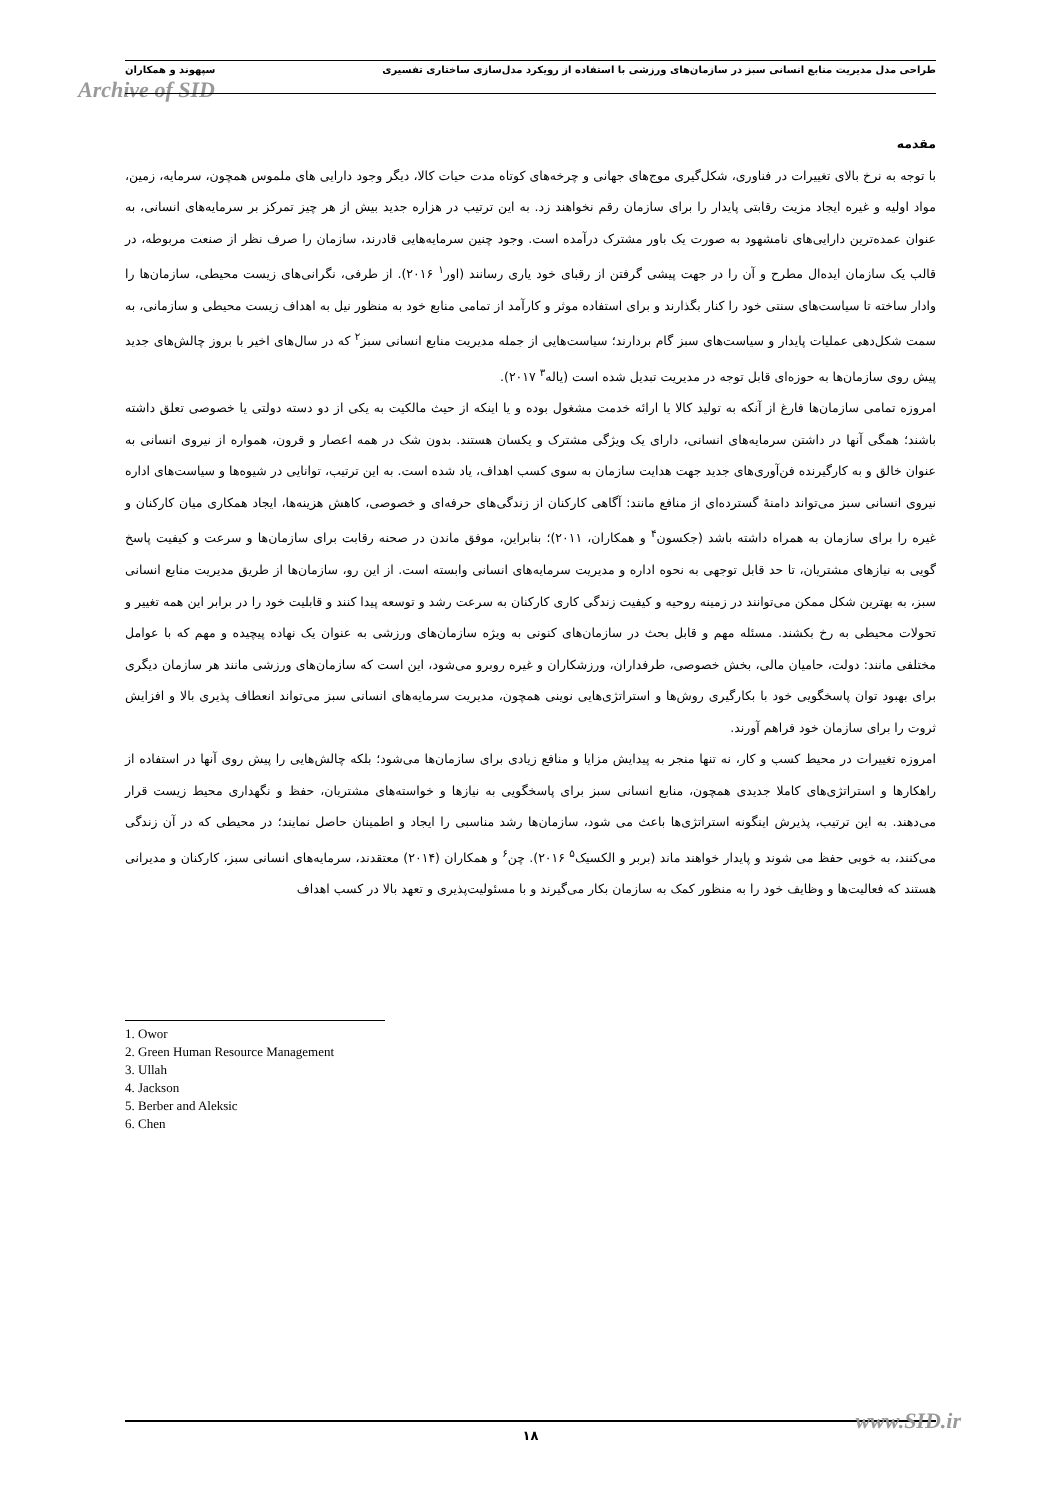طراحی مدل مدیریت منابع انسانی سبز در سازمان‌های ورزشی با استفاده از رویکرد مدل‌سازی ساختاری تفسیری سپهوند و همکاران
Archive of SID
مقدمه
با توجه به نرخ بالای تغییرات در فناوری، شکل‌گیری موج‌های جهانی و چرخه‌های کوتاه مدت حیات کالا، دیگر وجود دارایی های ملموس همچون، سرمایه، زمین، مواد اولیه و غیره ایجاد مزیت رقابتی پایدار را برای سازمان رقم نخواهند زد. به این ترتیب در هزاره جدید بیش از هر چیز تمرکز بر سرمایه‌های انسانی، به عنوان عمده‌ترین دارایی‌های نامشهود به صورت یک باور مشترک درآمده است. وجود چنین سرمایه‌هایی قادرند، سازمان را صرف نظر از صنعت مربوطه، در قالب یک سازمان ایده‌ال مطرح و آن را در جهت پیشی گرفتن از رقبای خود یاری رسانند (اور<sup>۱</sup> ۲۰۱۶). از طرفی، نگرانی‌های زیست محیطی، سازمان‌ها را وادار ساخته تا سیاست‌های سنتی خود را کنار بگذارند و برای استفاده موثر و کارآمد از تمامی منابع خود به منظور نیل به اهداف زیست محیطی و سازمانی، به سمت شکل‌دهی عملیات پایدار و سیاست‌های سبز گام بردارند؛ سیاست‌هایی از جمله مدیریت منابع انسانی سبز<sup>۲</sup> که در سال‌های اخیر با بروز چالش‌های جدید پیش روی سازمان‌ها به حوزه‌ای قابل توجه در مدیریت تبدیل شده است (یاله<sup>۳</sup> ۲۰۱۷).
امروزه تمامی سازمان‌ها فارغ از آنکه به تولید کالا یا ارائه خدمت مشغول بوده و یا اینکه از حیث مالکیت به یکی از دو دسته دولتی یا خصوصی تعلق داشته باشند؛ همگی آنها در داشتن سرمایه‌های انسانی، دارای یک ویژگی مشترک و یکسان هستند. بدون شک در همه اعصار و قرون، همواره از نیروی انسانی به عنوان خالق و به کارگیرنده فن‌آوری‌های جدید جهت هدایت سازمان به سوی کسب اهداف، یاد شده است. به این ترتیب، توانایی در شیوه‌ها و سیاست‌های اداره نیروی انسانی سبز می‌تواند دامنهٔ گسترده‌ای از منافع مانند: آگاهی کارکنان از زندگی‌های حرفه‌ای و خصوصی، کاهش هزینه‌ها، ایجاد همکاری میان کارکنان و غیره را برای سازمان به همراه داشته باشد (جکسون<sup>۴</sup> و همکاران، ۲۰۱۱)؛ بنابراین، موفق ماندن در صحنه رقابت برای سازمان‌ها و سرعت و کیفیت پاسخ گویی به نیازهای مشتریان، تا حد قابل توجهی به نحوه اداره و مدیریت سرمایه‌های انسانی وابسته است. از این رو، سازمان‌ها از طریق مدیریت منابع انسانی سبز، به بهترین شکل ممکن می‌توانند در زمینه روحیه و کیفیت زندگی کاری کارکنان به سرعت رشد و توسعه پیدا کنند و قابلیت خود را در برابر این همه تغییر و تحولات محیطی به رخ بکشند. مسئله مهم و قابل بحث در سازمان‌های کنونی به ویژه سازمان‌های ورزشی به عنوان یک نهاده پیچیده و مهم که با عوامل مختلفی مانند: دولت، حامیان مالی، بخش خصوصی، طرفداران، ورزشکاران و غیره روبرو می‌شود، این است که سازمان‌های ورزشی مانند هر سازمان دیگری برای بهبود توان پاسخگویی خود با بکارگیری روش‌ها و استراتژی‌هایی نوینی همچون، مدیریت سرمایه‌های انسانی سبز می‌تواند انعطاف پذیری بالا و افزایش ثروت را برای سازمان خود فراهم آورند.
امروزه تغییرات در محیط کسب و کار، نه تنها منجر به پیدایش مزایا و منافع زیادی برای سازمان‌ها می‌شود؛ بلکه چالش‌هایی را پیش روی آنها در استفاده از راهکارها و استراتژی‌های کاملا جدیدی همچون، منابع انسانی سبز برای پاسخگویی به نیازها و خواسته‌های مشتریان، حفظ و نگهداری محیط زیست قرار می‌دهند. به این ترتیب، پذیرش اینگونه استراتژی‌ها باعث می شود، سازمان‌ها رشد مناسبی را ایجاد و اطمینان حاصل نمایند؛ در محیطی که در آن زندگی می‌کنند، به خوبی حفظ می شوند و پایدار خواهند ماند (بربر و الکسیک<sup>۵</sup> ۲۰۱۶). چن<sup>۶</sup> و همکاران (۲۰۱۴) معتقدند، سرمایه‌های انسانی سبز، کارکنان و مدیرانی هستند که فعالیت‌ها و وظایف خود را به منظور کمک به سازمان بکار می‌گیرند و با مسئولیت‌پذیری و تعهد بالا در کسب اهداف
1. Owor
2. Green Human Resource Management
3. Ullah
4. Jackson
5. Berber and Aleksic
6. Chen
۱۸ www.SID.ir